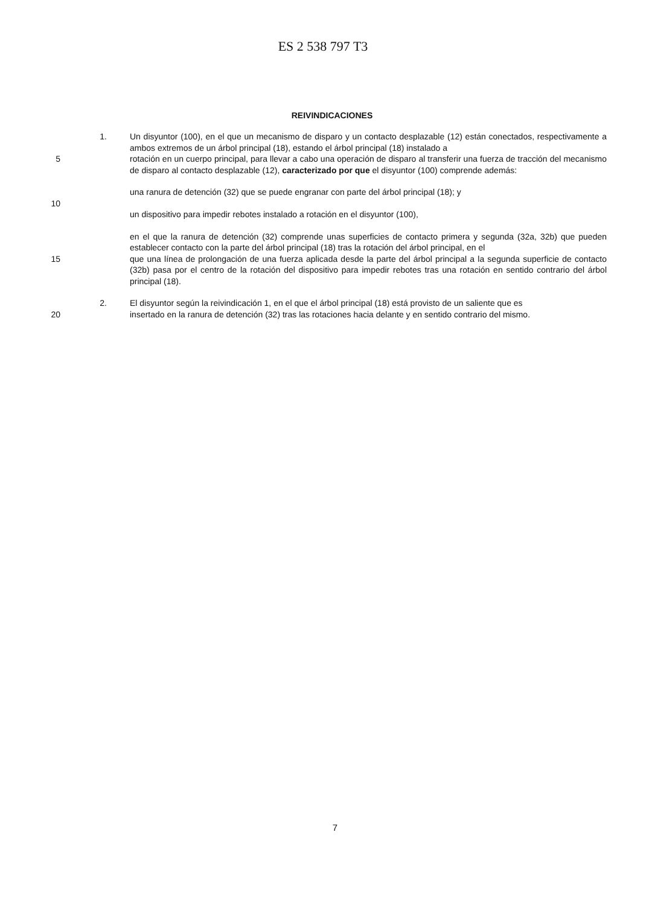ES 2 538 797 T3
REIVINDICACIONES
1. Un disyuntor (100), en el que un mecanismo de disparo y un contacto desplazable (12) están conectados, respectivamente a ambos extremos de un árbol principal (18), estando el árbol principal (18) instalado a
5 rotación en un cuerpo principal, para llevar a cabo una operación de disparo al transferir una fuerza de tracción del mecanismo de disparo al contacto desplazable (12), caracterizado por que el disyuntor (100) comprende además:
una ranura de detención (32) que se puede engranar con parte del árbol principal (18); y
10
un dispositivo para impedir rebotes instalado a rotación en el disyuntor (100),
en el que la ranura de detención (32) comprende unas superficies de contacto primera y segunda (32a, 32b) que pueden establecer contacto con la parte del árbol principal (18) tras la rotación del árbol principal, en el
15 que una línea de prolongación de una fuerza aplicada desde la parte del árbol principal a la segunda superficie de contacto (32b) pasa por el centro de la rotación del dispositivo para impedir rebotes tras una rotación en sentido contrario del árbol principal (18).
2. El disyuntor según la reivindicación 1, en el que el árbol principal (18) está provisto de un saliente que es
20 insertado en la ranura de detención (32) tras las rotaciones hacia delante y en sentido contrario del mismo.
7